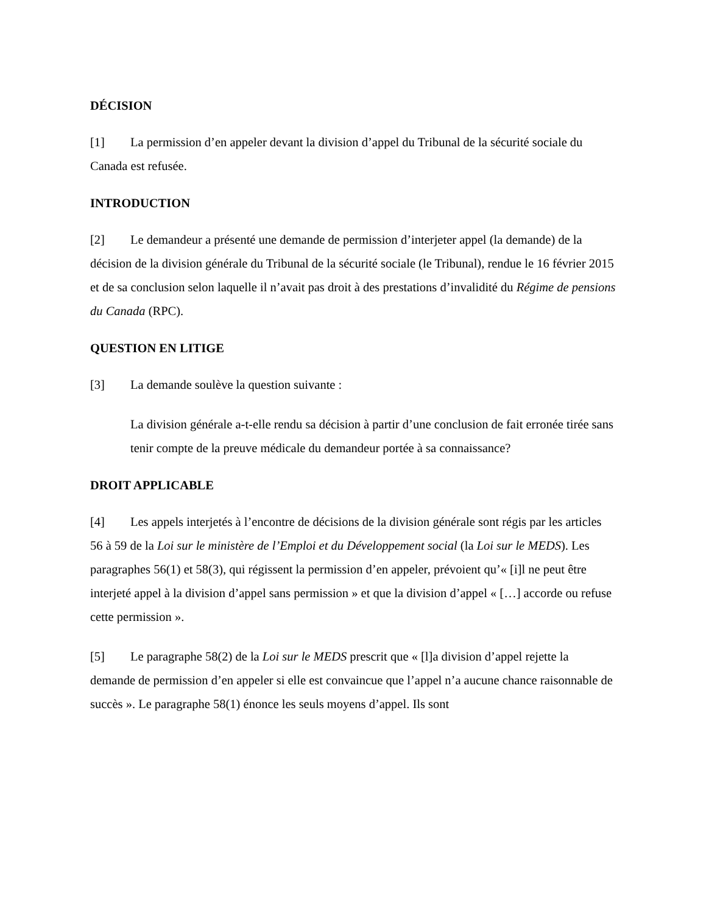DÉCISION
[1] La permission d’en appeler devant la division d’appel du Tribunal de la sécurité sociale du Canada est refusée.
INTRODUCTION
[2] Le demandeur a présenté une demande de permission d’interjeter appel (la demande) de la décision de la division générale du Tribunal de la sécurité sociale (le Tribunal), rendue le 16 février 2015 et de sa conclusion selon laquelle il n’avait pas droit à des prestations d’invalidité du Régime de pensions du Canada (RPC).
QUESTION EN LITIGE
[3] La demande soulève la question suivante :
La division générale a-t-elle rendu sa décision à partir d’une conclusion de fait erronée tirée sans tenir compte de la preuve médicale du demandeur portée à sa connaissance?
DROIT APPLICABLE
[4] Les appels interjetés à l’encontre de décisions de la division générale sont régis par les articles 56 à 59 de la Loi sur le ministère de l’Emploi et du Développement social (la Loi sur le MEDS). Les paragraphes 56(1) et 58(3), qui régissent la permission d’en appeler, prévoient qu’« [i]l ne peut être interjeté appel à la division d’appel sans permission » et que la division d’appel « […] accorde ou refuse cette permission ».
[5] Le paragraphe 58(2) de la Loi sur le MEDS prescrit que « [l]a division d’appel rejette la demande de permission d’en appeler si elle est convaincue que l’appel n’a aucune chance raisonnable de succès ». Le paragraphe 58(1) énonce les seuls moyens d’appel. Ils sont